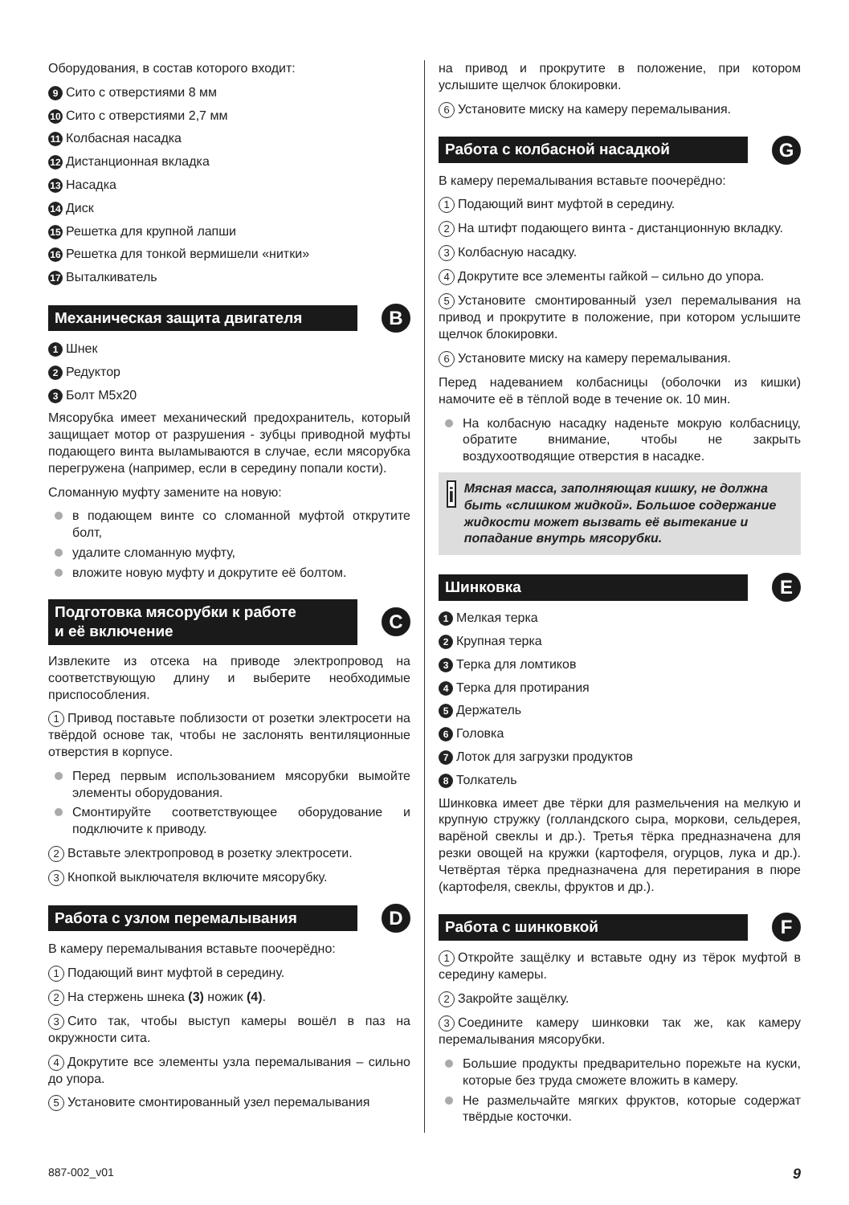Оборудования, в состав которого входит:
9 Сито с отверстиями 8 мм
10 Сито с отверстиями 2,7 мм
11 Колбасная насадка
12 Дистанционная вкладка
13 Насадка
14 Диск
15 Решетка для крупной лапши
16 Решетка для тонкой вермишели «нитки»
17 Выталкиватель
Механическая защита двигателя
B
1 Шнек
2 Редуктор
3 Болт M5x20
Мясорубка имеет механический предохранитель, который защищает мотор от разрушения - зубцы приводной муфты подающего винта выламываются в случае, если мясорубка перегружена (например, если в середину попали кости).
Сломанную муфту замените на новую:
в подающем винте со сломанной муфтой открутите болт,
удалите сломанную муфту,
вложите новую муфту и докрутите её болтом.
Подготовка мясорубки к работе
и её включение
C
Извлеките из отсека на приводе электропровод на соответствующую длину и выберите необходимые приспособления.
1 Привод поставьте поблизости от розетки электросети на твёрдой основе так, чтобы не заслонять вентиляционные отверстия в корпусе.
Перед первым использованием мясорубки вымойте элементы оборудования.
Смонтируйте соответствующее оборудование и подключите к приводу.
2 Вставьте электропровод в розетку электросети.
3 Кнопкой выключателя включите мясорубку.
Работа с узлом перемалывания
D
В камеру перемалывания вставьте поочерёдно:
1 Подающий винт муфтой в середину.
2 На стержень шнека (3) ножик (4).
3 Сито так, чтобы выступ камеры вошёл в паз на окружности сита.
4 Докрутите все элементы узла перемалывания – сильно до упора.
5 Установите смонтированный узел перемалывания
на привод и прокрутите в положение, при котором услышите щелчок блокировки.
6 Установите миску на камеру перемалывания.
Работа с колбасной насадкой
G
В камеру перемалывания вставьте поочерёдно:
1 Подающий винт муфтой в середину.
2 На штифт подающего винта - дистанционную вкладку.
3 Колбасную насадку.
4 Докрутите все элементы гайкой – сильно до упора.
5 Установите смонтированный узел перемалывания на привод и прокрутите в положение, при котором услышите щелчок блокировки.
6 Установите миску на камеру перемалывания.
Перед надеванием колбасницы (оболочки из кишки) намочите её в тёплой воде в течение ок. 10 мин.
На колбасную насадку наденьте мокрую колбасницу, обратите внимание, чтобы не закрыть воздухоотводящие отверстия в насадке.
i
Мясная масса, заполняющая кишку, не должна быть «слишком жидкой». Большое содержание жидкости может вызвать её вытекание и попадание внутрь мясорубки.
Шинковка
E
1 Мелкая терка
2 Крупная терка
3 Терка для ломтиков
4 Терка для протирания
5 Держатель
6 Головка
7 Лоток для загрузки продуктов
8 Толкатель
Шинковка имеет две тёрки для размельчения на мелкую и крупную стружку (голландского сыра, моркови, сельдерея, варёной свеклы и др.). Третья тёрка предназначена для резки овощей на кружки (картофеля, огурцов, лука и др.). Четвёртая тёрка предназначена для перетирания в пюре (картофеля, свеклы, фруктов и др.).
Работа с шинковкой
F
1 Откройте защёлку и вставьте одну из тёрок муфтой в середину камеры.
2 Закройте защёлку.
3 Соедините камеру шинковки так же, как камеру перемалывания мясорубки.
Большие продукты предварительно порежьте на куски, которые без труда сможете вложить в камеру.
Не размельчайте мягких фруктов, которые содержат твёрдые косточки.
887-002_v01 9